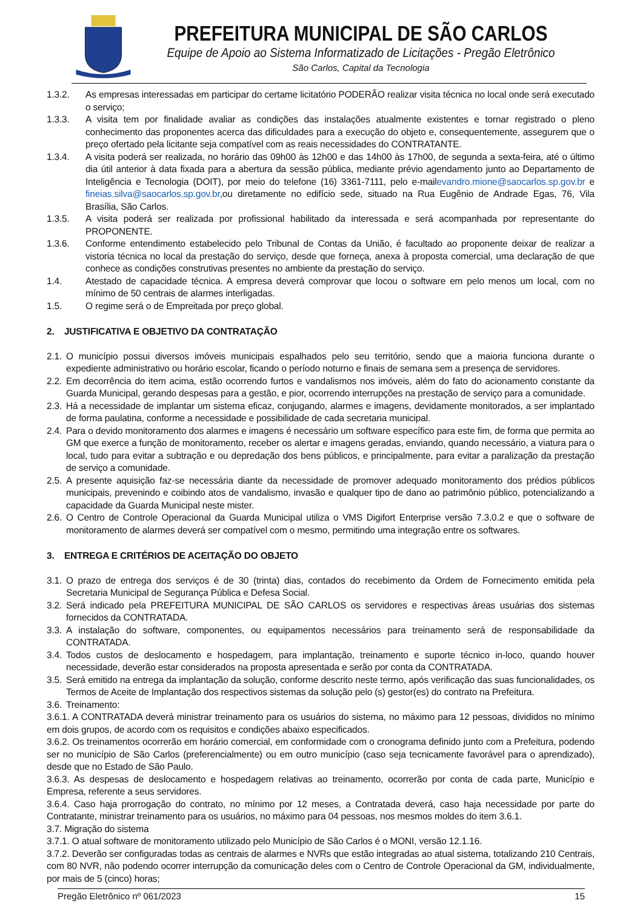PREFEITURA MUNICIPAL DE SÃO CARLOS
Equipe de Apoio ao Sistema Informatizado de Licitações - Pregão Eletrônico
São Carlos, Capital da Tecnologia
1.3.2. As empresas interessadas em participar do certame licitatório PODERÃO realizar visita técnica no local onde será executado o serviço;
1.3.3. A visita tem por finalidade avaliar as condições das instalações atualmente existentes e tornar registrado o pleno conhecimento das proponentes acerca das dificuldades para a execução do objeto e, consequentemente, assegurem que o preço ofertado pela licitante seja compatível com as reais necessidades do CONTRATANTE.
1.3.4. A visita poderá ser realizada, no horário das 09h00 às 12h00 e das 14h00 às 17h00, de segunda a sexta-feira, até o último dia útil anterior à data fixada para a abertura da sessão pública, mediante prévio agendamento junto ao Departamento de Inteligência e Tecnologia (DOIT), por meio do telefone (16) 3361-7111, pelo e-mailevandro.mione@saocarlos.sp.gov.br e fineias.silva@saocarlos.sp.gov.br,ou diretamente no edifício sede, situado na Rua Eugênio de Andrade Egas, 76, Vila Brasília, São Carlos.
1.3.5. A visita poderá ser realizada por profissional habilitado da interessada e será acompanhada por representante do PROPONENTE.
1.3.6. Conforme entendimento estabelecido pelo Tribunal de Contas da União, é facultado ao proponente deixar de realizar a vistoria técnica no local da prestação do serviço, desde que forneça, anexa à proposta comercial, uma declaração de que conhece as condições construtivas presentes no ambiente da prestação do serviço.
1.4. Atestado de capacidade técnica. A empresa deverá comprovar que locou o software em pelo menos um local, com no mínimo de 50 centrais de alarmes interligadas.
1.5. O regime será o de Empreitada por preço global.
2. JUSTIFICATIVA E OBJETIVO DA CONTRATAÇÃO
2.1. O município possui diversos imóveis municipais espalhados pelo seu território, sendo que a maioria funciona durante o expediente administrativo ou horário escolar, ficando o período noturno e finais de semana sem a presença de servidores.
2.2. Em decorrência do item acima, estão ocorrendo furtos e vandalismos nos imóveis, além do fato do acionamento constante da Guarda Municipal, gerando despesas para a gestão, e pior, ocorrendo interrupções na prestação de serviço para a comunidade.
2.3. Há a necessidade de implantar um sistema eficaz, conjugando, alarmes e imagens, devidamente monitorados, a ser implantado de forma paulatina, conforme a necessidade e possibilidade de cada secretaria municipal.
2.4. Para o devido monitoramento dos alarmes e imagens é necessário um software específico para este fim, de forma que permita ao GM que exerce a função de monitoramento, receber os alertar e imagens geradas, enviando, quando necessário, a viatura para o local, tudo para evitar a subtração e ou depredação dos bens públicos, e principalmente, para evitar a paralização da prestação de serviço a comunidade.
2.5. A presente aquisição faz-se necessária diante da necessidade de promover adequado monitoramento dos prédios públicos municipais, prevenindo e coibindo atos de vandalismo, invasão e qualquer tipo de dano ao patrimônio público, potencializando a capacidade da Guarda Municipal neste mister.
2.6. O Centro de Controle Operacional da Guarda Municipal utiliza o VMS Digifort Enterprise versão 7.3.0.2 e que o software de monitoramento de alarmes deverá ser compatível com o mesmo, permitindo uma integração entre os softwares.
3. ENTREGA E CRITÉRIOS DE ACEITAÇÃO DO OBJETO
3.1. O prazo de entrega dos serviços é de 30 (trinta) dias, contados do recebimento da Ordem de Fornecimento emitida pela Secretaria Municipal de Segurança Pública e Defesa Social.
3.2. Será indicado pela PREFEITURA MUNICIPAL DE SÃO CARLOS os servidores e respectivas áreas usuárias dos sistemas fornecidos da CONTRATADA.
3.3. A instalação do software, componentes, ou equipamentos necessários para treinamento será de responsabilidade da CONTRATADA.
3.4. Todos custos de deslocamento e hospedagem, para implantação, treinamento e suporte técnico in-loco, quando houver necessidade, deverão estar considerados na proposta apresentada e serão por conta da CONTRATADA.
3.5. Será emitido na entrega da implantação da solução, conforme descrito neste termo, após verificação das suas funcionalidades, os Termos de Aceite de Implantação dos respectivos sistemas da solução pelo (s) gestor(es) do contrato na Prefeitura.
3.6. Treinamento:
3.6.1. A CONTRATADA deverá ministrar treinamento para os usuários do sistema, no máximo para 12 pessoas, divididos no mínimo em dois grupos, de acordo com os requisitos e condições abaixo especificados.
3.6.2. Os treinamentos ocorrerão em horário comercial, em conformidade com o cronograma definido junto com a Prefeitura, podendo ser no município de São Carlos (preferencialmente) ou em outro município (caso seja tecnicamente favorável para o aprendizado), desde que no Estado de São Paulo.
3.6.3. As despesas de deslocamento e hospedagem relativas ao treinamento, ocorrerão por conta de cada parte, Município e Empresa, referente a seus servidores.
3.6.4. Caso haja prorrogação do contrato, no mínimo por 12 meses, a Contratada deverá, caso haja necessidade por parte do Contratante, ministrar treinamento para os usuários, no máximo para 04 pessoas, nos mesmos moldes do item 3.6.1.
3.7. Migração do sistema
3.7.1. O atual software de monitoramento utilizado pelo Município de São Carlos é o MONI, versão 12.1.16.
3.7.2. Deverão ser configuradas todas as centrais de alarmes e NVRs que estão integradas ao atual sistema, totalizando 210 Centrais, com 80 NVR, não podendo ocorrer interrupção da comunicação deles com o Centro de Controle Operacional da GM, individualmente, por mais de 5 (cinco) horas;
Pregão Eletrônico nº 061/2023 15